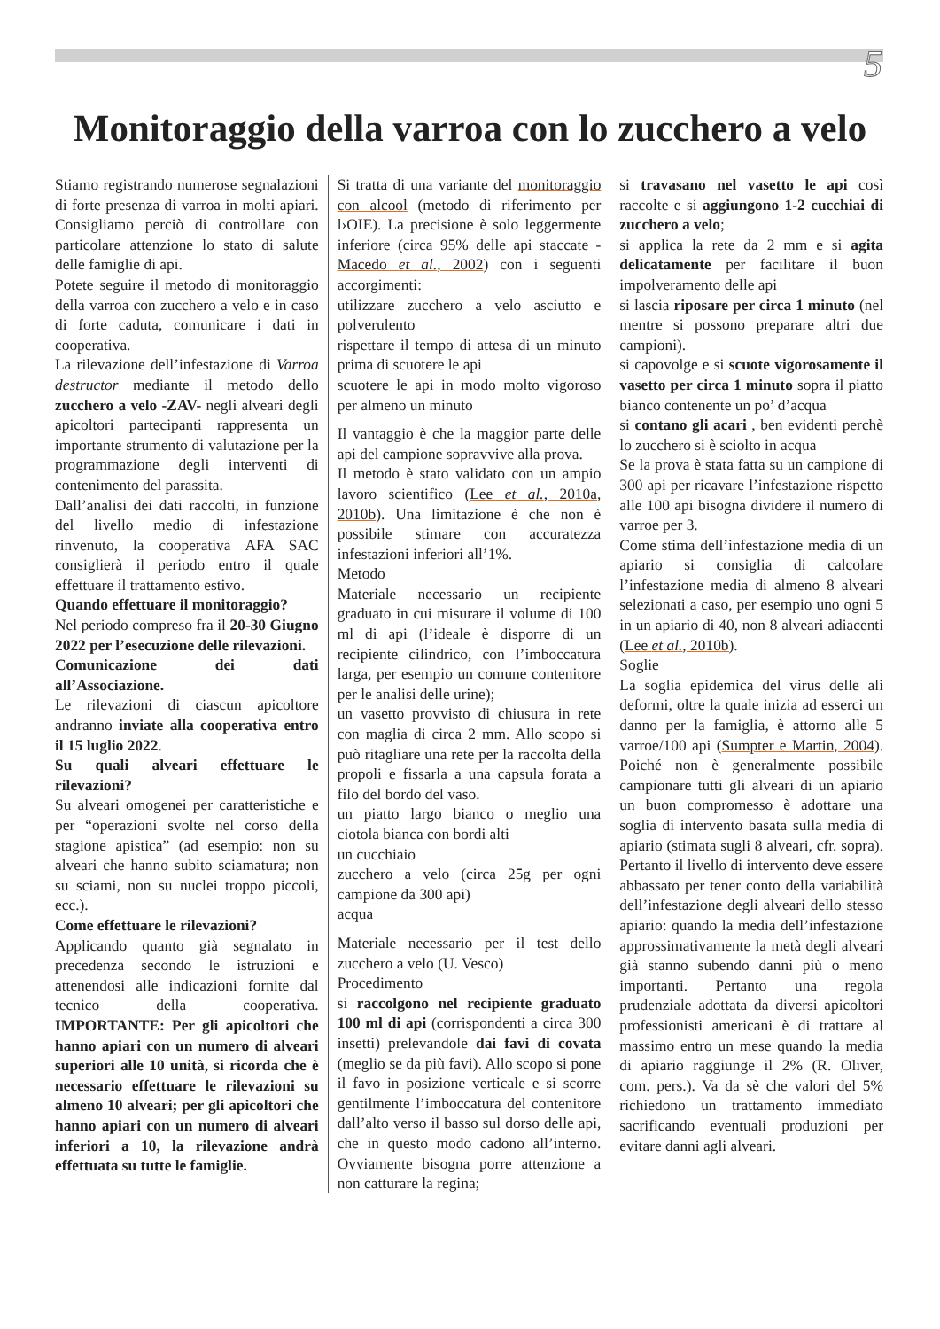5
Monitoraggio della varroa con lo zucchero a velo
Stiamo registrando numerose segnalazioni di forte presenza di varroa in molti apiari. Consigliamo perciò di controllare con particolare attenzione lo stato di salute delle famiglie di api.
Potete seguire il metodo di monitoraggio della varroa con zucchero a velo e in caso di forte caduta, comunicare i dati in cooperativa.
La rilevazione dell’infestazione di Varroa destructor mediante il metodo dello zucchero a velo -ZAV- negli alveari degli apicoltori partecipanti rappresenta un importante strumento di valutazione per la programmazione degli interventi di contenimento del parassita.
Dall’analisi dei dati raccolti, in funzione del livello medio di infestazione rinvenuto, la cooperativa AFA SAC consiglierà il periodo entro il quale effettuare il trattamento estivo.
Quando effettuare il monitoraggio?
Nel periodo compreso fra il 20-30 Giugno 2022 per l’esecuzione delle rilevazioni.
Comunicazione dei dati all’Associazione.
Le rilevazioni di ciascun apicoltore andranno inviate alla cooperativa entro il 15 luglio 2022.
Su quali alveari effettuare le rilevazioni?
Su alveari omogenei per caratteristiche e per “operazioni svolte nel corso della stagione apistica” (ad esempio: non su alveari che hanno subito sciamatura; non su sciami, non su nuclei troppo piccoli, ecc.).
Come effettuare le rilevazioni?
Applicando quanto già segnalato in precedenza secondo le istruzioni e attenendosi alle indicazioni fornite dal tecnico della cooperativa. IMPORTANTE: Per gli apicoltori che hanno apiari con un numero di alveari superiori alle 10 unità, si ricorda che è necessario effettuare le rilevazioni su almeno 10 alveari; per gli apicoltori che hanno apiari con un numero di alveari inferiori a 10, la rilevazione andrà effettuata su tutte le famiglie.
Si tratta di una variante del monitoraggio con alcool (metodo di riferimento per l›OIE). La precisione è solo leggermente inferiore (circa 95% delle api staccate - Macedo et al., 2002) con i seguenti accorgimenti:
utilizzare zucchero a velo asciutto e polverulento
rispettare il tempo di attesa di un minuto prima di scuotere le api
scuotere le api in modo molto vigoroso per almeno un minuto
Il vantaggio è che la maggior parte delle api del campione sopravvive alla prova.
Il metodo è stato validato con un ampio lavoro scientifico (Lee et al., 2010a, 2010b). Una limitazione è che non è possibile stimare con accuratezza infestazioni inferiori all’1%.
Metodo
Materiale necessario un recipiente graduato in cui misurare il volume di 100 ml di api (l’ideale è disporre di un recipiente cilindrico, con l’imboccatura larga, per esempio un comune contenitore per le analisi delle urine);
un vasetto provvisto di chiusura in rete con maglia di circa 2 mm. Allo scopo si può ritagliare una rete per la raccolta della propoli e fissarla a una capsula forata a filo del bordo del vaso.
un piatto largo bianco o meglio una ciotola bianca con bordi alti
un cucchiaio
zucchero a velo (circa 25g per ogni campione da 300 api)
acqua
Materiale necessario per il test dello zucchero a velo (U. Vesco)
Procedimento
si raccolgono nel recipiente graduato 100 ml di api (corrispondenti a circa 300 insetti) prelevandole dai favi di covata (meglio se da più favi). Allo scopo si pone il favo in posizione verticale e si scorre gentilmente l’imboccatura del contenitore dall’alto verso il basso sul dorso delle api, che in questo modo cadono all’interno. Ovviamente bisogna porre attenzione a non catturare la regina;
si travasano nel vasetto le api così raccolte e si aggiungono 1-2 cucchiai di zucchero a velo;
si applica la rete da 2 mm e si agita delicatamente per facilitare il buon impolveramento delle api
si lascia riposare per circa 1 minuto (nel mentre si possono preparare altri due campioni).
si capovolge e si scuote vigorosamente il vasetto per circa 1 minuto sopra il piatto bianco contenente un po’ d’acqua
si contano gli acari , ben evidenti perchè lo zucchero si è sciolto in acqua
Se la prova è stata fatta su un campione di 300 api per ricavare l’infestazione rispetto alle 100 api bisogna dividere il numero di varroe per 3.
Come stima dell’infestazione media di un apiario si consiglia di calcolare l’infestazione media di almeno 8 alveari selezionati a caso, per esempio uno ogni 5 in un apiario di 40, non 8 alveari adiacenti (Lee et al., 2010b).
Soglie
La soglia epidemica del virus delle ali deformi, oltre la quale inizia ad esserci un danno per la famiglia, è attorno alle 5 varroe/100 api (Sumpter e Martin, 2004). Poiché non è generalmente possibile campionare tutti gli alveari di un apiario un buon compromesso è adottare una soglia di intervento basata sulla media di apiario (stimata sugli 8 alveari, cfr. sopra). Pertanto il livello di intervento deve essere abbassato per tener conto della variabilità dell’infestazione degli alveari dello stesso apiario: quando la media dell’infestazione approssimativamente la metà degli alveari già stanno subendo danni più o meno importanti. Pertanto una regola prudenziale adottata da diversi apicoltori professionisti americani è di trattare al massimo entro un mese quando la media di apiario raggiunge il 2% (R. Oliver, com. pers.). Va da sè che valori del 5% richiedono un trattamento immediato sacrificando eventuali produzioni per evitare danni agli alveari.